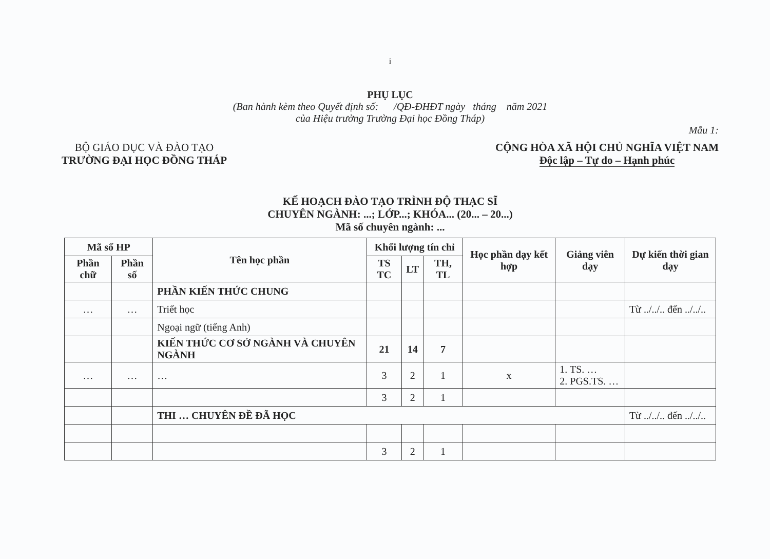i
PHỤ LỤC
(Ban hành kèm theo Quyết định số: /QĐ-ĐHĐT ngày tháng năm 2021
của Hiệu trưởng Trường Đại học Đồng Tháp)
Mẫu 1:
BỘ GIÁO DỤC VÀ ĐÀO TẠO
TRƯỜNG ĐẠI HỌC ĐỒNG THÁP
CỘNG HÒA XÃ HỘI CHỦ NGHĨA VIỆT NAM
Độc lập – Tự do – Hạnh phúc
KẾ HOẠCH ĐÀO TẠO TRÌNH ĐỘ THẠC SĨ
CHUYÊN NGÀNH: ...; LỚP...; KHÓA... (20... – 20...)
Mã số chuyên ngành: ...
| Mã số HP | | Tên học phần | Khối lượng tín chỉ | | | Học phần dạy kết hợp | Giảng viên dạy | Dự kiến thời gian dạy |
| --- | --- | --- | --- | --- | --- | --- | --- | --- |
| Phần chữ | Phần số | | TS TC | LT | TH, TL | | | |
| | | PHẦN KIẾN THỨC CHUNG | | | | | | |
| … | … | Triết học | | | | | | Từ ../../.. đến ../../.. |
| | | Ngoại ngữ (tiếng Anh) | | | | | | |
| | | KIẾN THỨC CƠ SỞ NGÀNH VÀ CHUYÊN NGÀNH | 21 | 14 | 7 | | | |
| … | … | … | 3 | 2 | 1 | x | 1. TS. … 2. PGS.TS. … | |
| | | | 3 | 2 | 1 | | | |
| | | THI … CHUYÊN ĐỀ ĐÃ HỌC | | | | | | Từ ../../.. đến ../../.. |
| | | | 3 | 2 | 1 | | | |